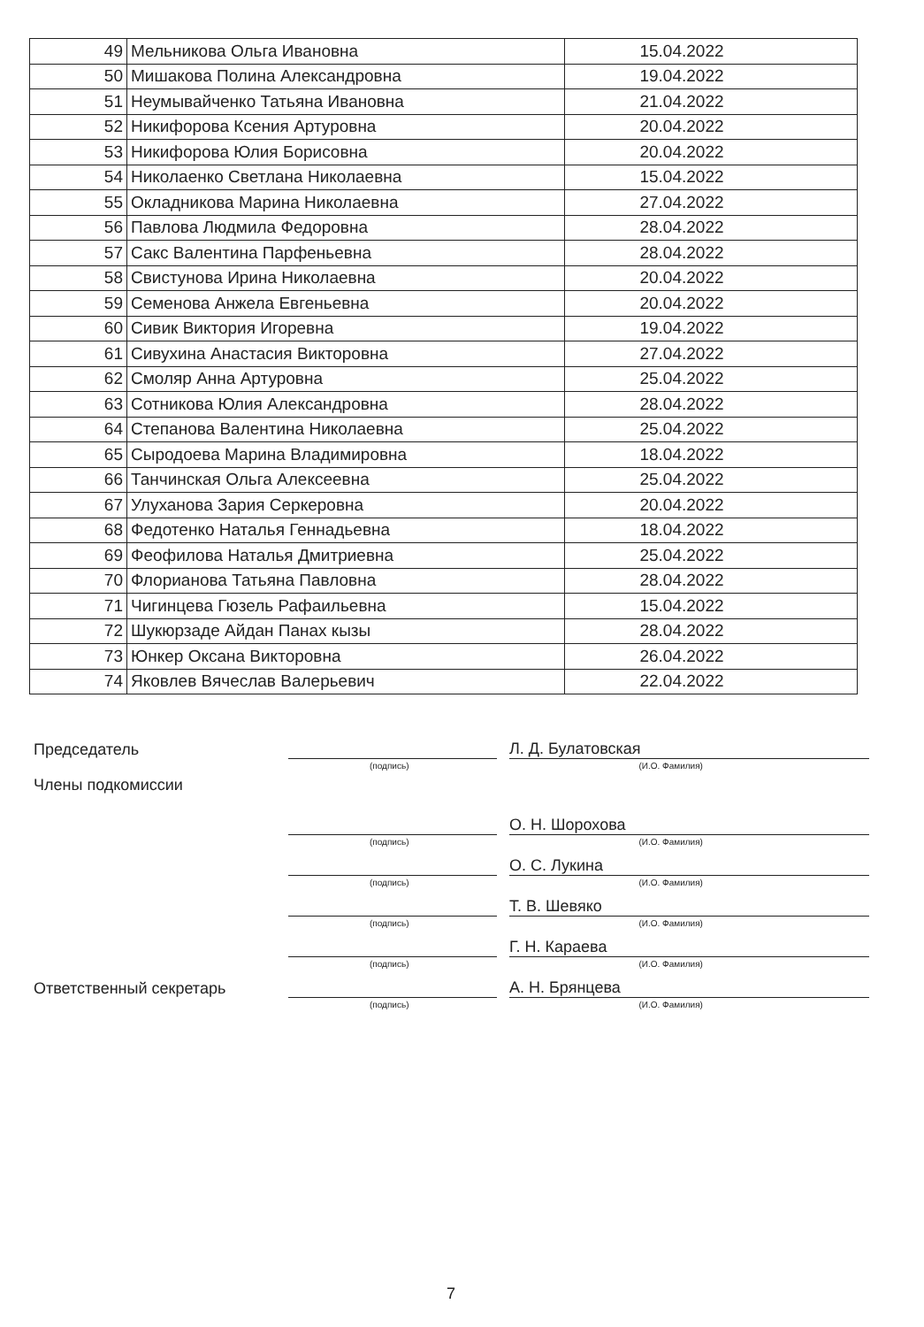| 49 | Мельникова Ольга Ивановна | 15.04.2022 |
| 50 | Мишакова Полина Александровна | 19.04.2022 |
| 51 | Неумывайченко Татьяна Ивановна | 21.04.2022 |
| 52 | Никифорова Ксения Артуровна | 20.04.2022 |
| 53 | Никифорова Юлия Борисовна | 20.04.2022 |
| 54 | Николаенко Светлана Николаевна | 15.04.2022 |
| 55 | Окладникова Марина Николаевна | 27.04.2022 |
| 56 | Павлова Людмила Федоровна | 28.04.2022 |
| 57 | Сакс Валентина Парфеньевна | 28.04.2022 |
| 58 | Свистунова Ирина Николаевна | 20.04.2022 |
| 59 | Семенова Анжела Евгеньевна | 20.04.2022 |
| 60 | Сивик Виктория Игоревна | 19.04.2022 |
| 61 | Сивухина Анастасия Викторовна | 27.04.2022 |
| 62 | Смоляр Анна Артуровна | 25.04.2022 |
| 63 | Сотникова Юлия Александровна | 28.04.2022 |
| 64 | Степанова Валентина Николаевна | 25.04.2022 |
| 65 | Сыродоева Марина Владимировна | 18.04.2022 |
| 66 | Танчинская Ольга Алексеевна | 25.04.2022 |
| 67 | Улуханова Зария Серкеровна | 20.04.2022 |
| 68 | Федотенко Наталья Геннадьевна | 18.04.2022 |
| 69 | Феофилова Наталья Дмитриевна | 25.04.2022 |
| 70 | Флорианова Татьяна Павловна | 28.04.2022 |
| 71 | Чигинцева Гюзель Рафаильевна | 15.04.2022 |
| 72 | Шукюрзаде Айдан Панах кызы | 28.04.2022 |
| 73 | Юнкер Оксана Викторовна | 26.04.2022 |
| 74 | Яковлев Вячеслав Валерьевич | 22.04.2022 |
Председатель
Л. Д. Булатовская
(подпись) (И.О. Фамилия)
Члены подкомиссии
О. Н. Шорохова
(подпись) (И.О. Фамилия)
О. С. Лукина
(подпись) (И.О. Фамилия)
Т. В. Шевяко
(подпись) (И.О. Фамилия)
Г. Н. Караева
(подпись) (И.О. Фамилия)
Ответственный секретарь
А. Н. Брянцева
(подпись) (И.О. Фамилия)
7